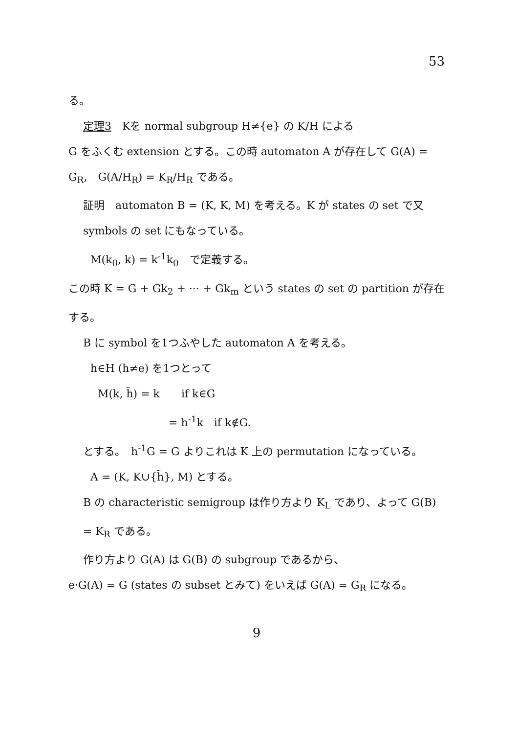53
る。
定理3　Kを normal subgroup H≠{e} の K/H による
G をふくむ extension とする。この時 automaton A が存在して G(A) = G<sub>R</sub>,　G(A/H<sub>R</sub>) = K<sub>R</sub>/H<sub>R</sub> である。
証明　automaton B = (K, K, M) を考える。K が states の set で又 symbols の set にもなっている。
M(k<sub>0</sub>, k) = k<sup>-1</sup>k<sub>0</sub>　で定義する。
この時 K = G + Gk<sub>2</sub> + ··· + Gk<sub>m</sub> という states の set の partition が存在する。
B に symbol を1つふやした automaton A を考える。
h∈H (h≠e) を1つとって
M(k, h̃) = k　　if k∈G
= h<sup>-1</sup>k　if k∉G.
とする。　h<sup>-1</sup>G = G よりこれは K 上の permutation になっている。
A = (K, K∪{h̃}, M) とする。
B の characteristic semigroup は作り方より K<sub>L</sub> であり、よって G(B) = K<sub>R</sub> である。
作り方より G(A) は G(B) の subgroup であるから、
e·G(A) = G (states の subset とみて) をいえば G(A) = G<sub>R</sub> になる。
9